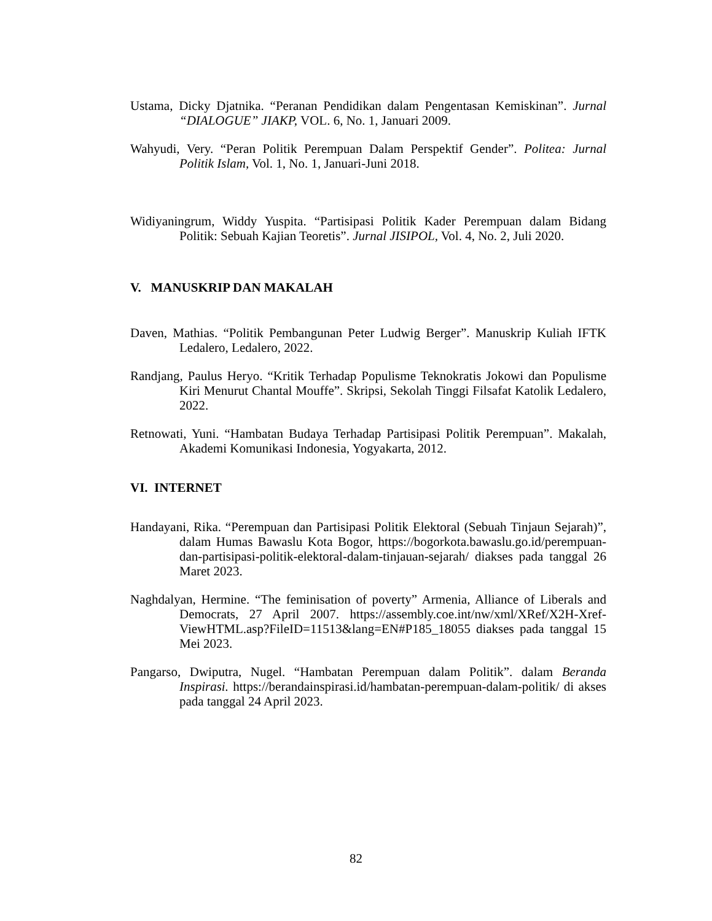Ustama, Dicky Djatnika. “Peranan Pendidikan dalam Pengentasan Kemiskinan”. Jurnal “DIALOGUE” JIAKP, VOL. 6, No. 1, Januari 2009.
Wahyudi, Very. “Peran Politik Perempuan Dalam Perspektif Gender”. Politea: Jurnal Politik Islam, Vol. 1, No. 1, Januari-Juni 2018.
Widiyaningrum, Widdy Yuspita. “Partisipasi Politik Kader Perempuan dalam Bidang Politik: Sebuah Kajian Teoretis”. Jurnal JISIPOL, Vol. 4, No. 2, Juli 2020.
V. MANUSKRIP DAN MAKALAH
Daven, Mathias. “Politik Pembangunan Peter Ludwig Berger”. Manuskrip Kuliah IFTK Ledalero, Ledalero, 2022.
Randjang, Paulus Heryo. “Kritik Terhadap Populisme Teknokratis Jokowi dan Populisme Kiri Menurut Chantal Mouffe”. Skripsi, Sekolah Tinggi Filsafat Katolik Ledalero, 2022.
Retnowati, Yuni. “Hambatan Budaya Terhadap Partisipasi Politik Perempuan”. Makalah, Akademi Komunikasi Indonesia, Yogyakarta, 2012.
VI. INTERNET
Handayani, Rika. “Perempuan dan Partisipasi Politik Elektoral (Sebuah Tinjaun Sejarah)”, dalam Humas Bawaslu Kota Bogor, https://bogorkota.bawaslu.go.id/perempuan-dan-partisipasi-politik-elektoral-dalam-tinjauan-sejarah/ diakses pada tanggal 26 Maret 2023.
Naghdalyan, Hermine. “The feminisation of poverty” Armenia, Alliance of Liberals and Democrats, 27 April 2007. https://assembly.coe.int/nw/xml/XRef/X2H-Xref-ViewHTML.asp?FileID=11513&lang=EN#P185_18055 diakses pada tanggal 15 Mei 2023.
Pangarso, Dwiputra, Nugel. “Hambatan Perempuan dalam Politik”. dalam Beranda Inspirasi. https://berandainspirasi.id/hambatan-perempuan-dalam-politik/ di akses pada tanggal 24 April 2023.
82